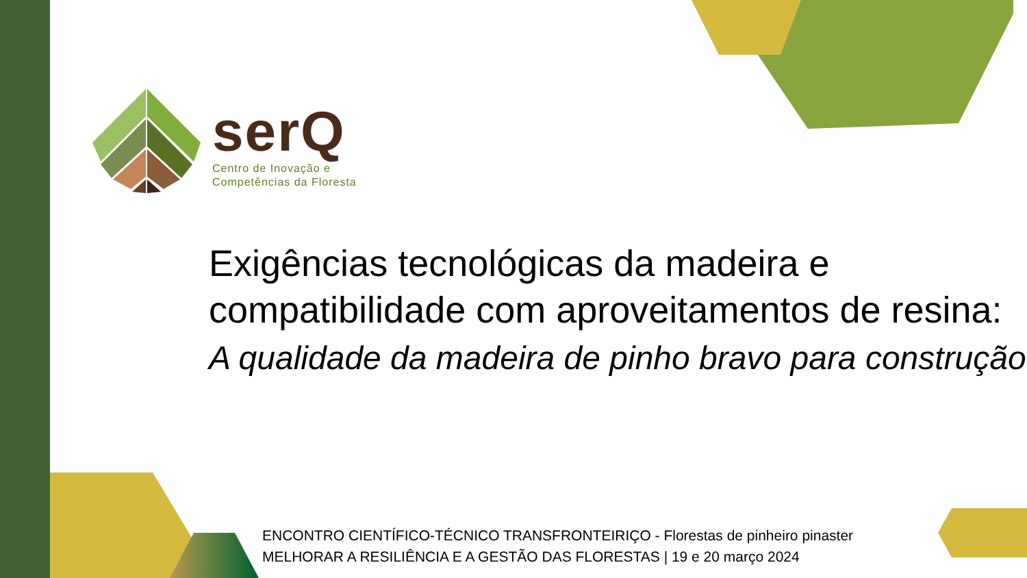serQ
Centro de Inovação e
Competências da Floresta
Exigências tecnológicas da madeira e
compatibilidade com aproveitamentos de resina:
A qualidade da madeira de pinho bravo para construção
ENCONTRO CIENTÍFICO-TÉCNICO TRANSFRONTEIRIÇO - Florestas de pinheiro pinaster
MELHORAR A RESILIÊNCIA E A GESTÃO DAS FLORESTAS | 19 e 20 março 2024